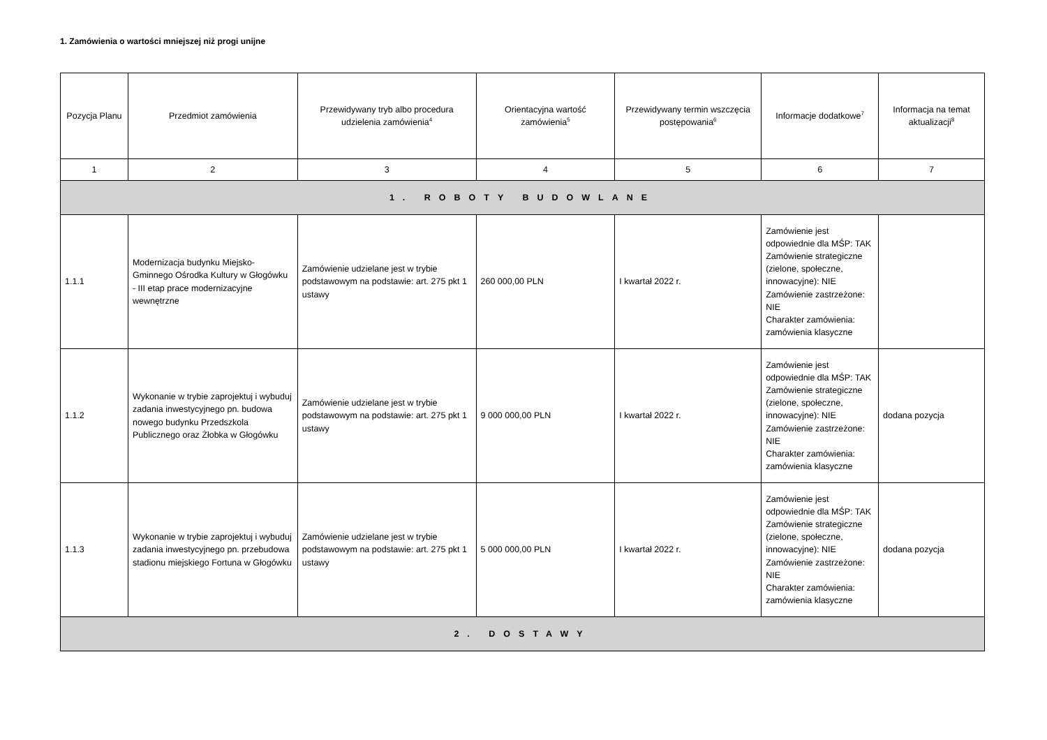1. Zamówienia o wartości mniejszej niż progi unijne
| Pozycja Planu | Przedmiot zamówienia | Przewidywany tryb albo procedura udzielenia zamówienia<sup>4</sup> | Orientacyjna wartość zamówienia<sup>5</sup> | Przewidywany termin wszczęcia postępowania<sup>6</sup> | Informacje dodatkowe<sup>7</sup> | Informacja na temat aktualizacji<sup>8</sup> |
| --- | --- | --- | --- | --- | --- | --- |
| 1 | 2 | 3 | 4 | 5 | 6 | 7 |
| 1. ROBOTY BUDOWLANE | | | | | | |
| 1.1.1 | Modernizacja budynku Miejsko-Gminnego Ośrodka Kultury w Głogówku - III etap prace modernizacyjne wewnętrzne | Zamówienie udzielane jest w trybie podstawowym na podstawie: art. 275 pkt 1 ustawy | 260 000,00 PLN | I kwartał 2022 r. | Zamówienie jest odpowiednie dla MŚP: TAK Zamówienie strategiczne (zielone, społeczne, innowacyjne): NIE Zamówienie zastrzeżone: NIE Charakter zamówienia: zamówienia klasyczne | |
| 1.1.2 | Wykonanie w trybie zaprojektuj i wybuduj zadania inwestycyjnego pn. budowa nowego budynku Przedszkola Publicznego oraz Żłobka w Głogówku | Zamówienie udzielane jest w trybie podstawowym na podstawie: art. 275 pkt 1 ustawy | 9 000 000,00 PLN | I kwartał 2022 r. | Zamówienie jest odpowiednie dla MŚP: TAK Zamówienie strategiczne (zielone, społeczne, innowacyjne): NIE Zamówienie zastrzeżone: NIE Charakter zamówienia: zamówienia klasyczne | dodana pozycja |
| 1.1.3 | Wykonanie w trybie zaprojektuj i wybuduj zadania inwestycyjnego pn. przebudowa stadionu miejskiego Fortuna w Głogówku | Zamówienie udzielane jest w trybie podstawowym na podstawie: art. 275 pkt 1 ustawy | 5 000 000,00 PLN | I kwartał 2022 r. | Zamówienie jest odpowiednie dla MŚP: TAK Zamówienie strategiczne (zielone, społeczne, innowacyjne): NIE Zamówienie zastrzeżone: NIE Charakter zamówienia: zamówienia klasyczne | dodana pozycja |
| 2. DOSTAWY | | | | | | |